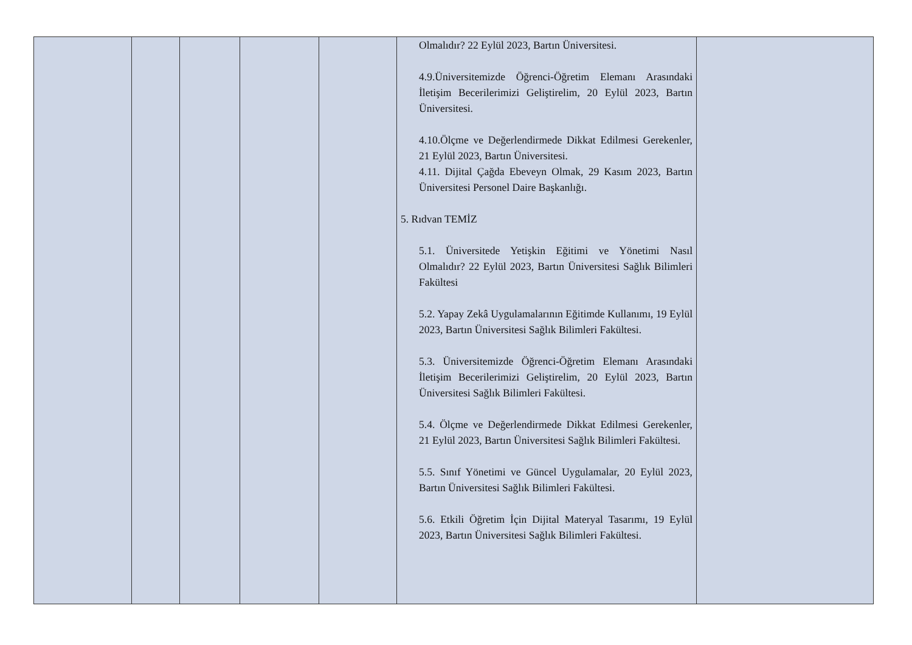| | | | | | Olmalıdır? 22 Eylül 2023, Bartın Üniversitesi. 4.9.Üniversitemizde Öğrenci-Öğretim Elemanı Arasındaki İletişim Becerilerimizi Geliştirelim, 20 Eylül 2023, Bartın Üniversitesi. 4.10.Ölçme ve Değerlendirmede Dikkat Edilmesi Gerekenler, 21 Eylül 2023, Bartın Üniversitesi. 4.11. Dijital Çağda Ebeveyn Olmak, 29 Kasım 2023, Bartın Üniversitesi Personel Daire Başkanlığı. 5. Rıdvan TEMİZ 5.1. Üniversitede Yetişkin Eğitimi ve Yönetimi Nasıl Olmalıdır? 22 Eylül 2023, Bartın Üniversitesi Sağlık Bilimleri Fakültesi 5.2. Yapay Zekâ Uygulamalarının Eğitimde Kullanımı, 19 Eylül 2023, Bartın Üniversitesi Sağlık Bilimleri Fakültesi. 5.3. Üniversitemizde Öğrenci-Öğretim Elemanı Arasındaki İletişim Becerilerimizi Geliştirelim, 20 Eylül 2023, Bartın Üniversitesi Sağlık Bilimleri Fakültesi. 5.4. Ölçme ve Değerlendirmede Dikkat Edilmesi Gerekenler, 21 Eylül 2023, Bartın Üniversitesi Sağlık Bilimleri Fakültesi. 5.5. Sınıf Yönetimi ve Güncel Uygulamalar, 20 Eylül 2023, Bartın Üniversitesi Sağlık Bilimleri Fakültesi. 5.6. Etkili Öğretim İçin Dijital Materyal Tasarımı, 19 Eylül 2023, Bartın Üniversitesi Sağlık Bilimleri Fakültesi. | |